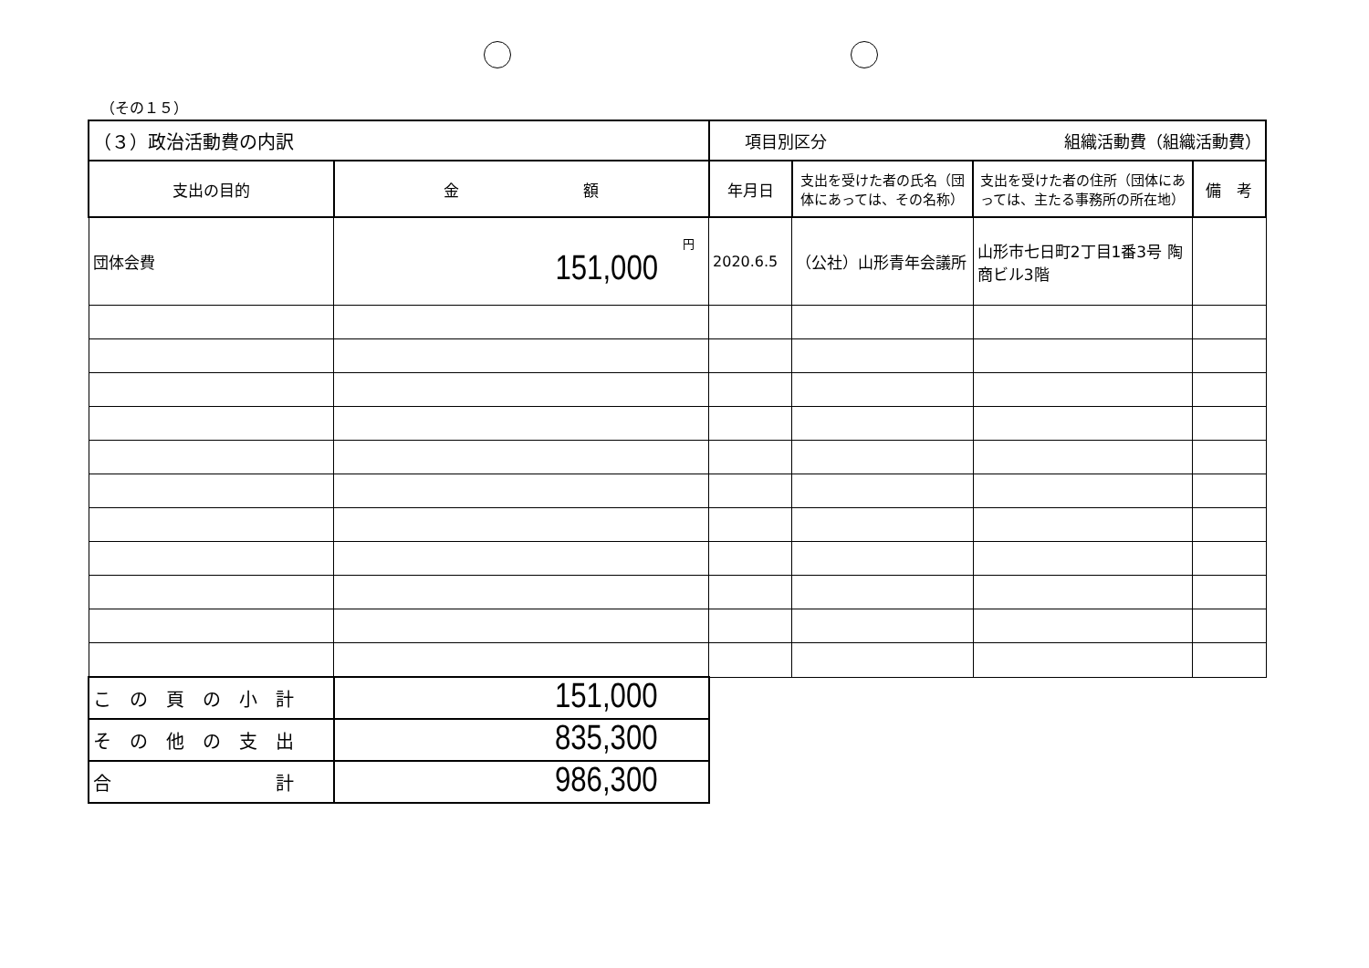（その１５）
| （３）政治活動費の内訳 | | 項目別区分 組織活動費（組織活動費） | | | |
| 支出の目的 | 金 額 | 年月日 | 支出を受けた者の氏名（団体にあっては、その名称） | 支出を受けた者の住所（団体にあっては、主たる事務所の所在地） | 備 考 |
| 団体会費 | 円 151,000 | 2020.6.5 | （公社）山形青年会議所 | 山形市七日町2丁目1番3号 陶商ビル3階 | |
| こ の 頁 の 小 計 | 151,000 | | | | |
| そ の 他 の 支 出 | 835,300 | | | | |
| 合 計 | 986,300 | | | | |